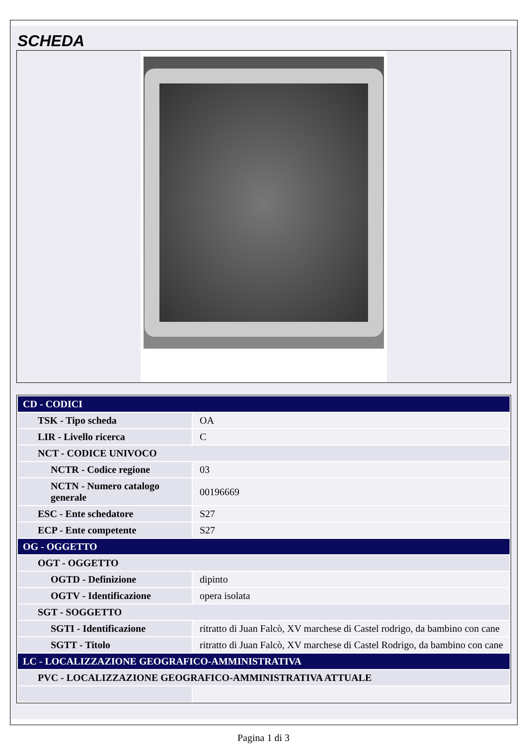SCHEDA
| CD - CODICI | |
| TSK - Tipo scheda | OA |
| LIR - Livello ricerca | C |
| NCT - CODICE UNIVOCO | |
| NCTR - Codice regione | 03 |
| NCTN - Numero catalogo generale | 00196669 |
| ESC - Ente schedatore | S27 |
| ECP - Ente competente | S27 |
| OG - OGGETTO | |
| OGT - OGGETTO | |
| OGTD - Definizione | dipinto |
| OGTV - Identificazione | opera isolata |
| SGT - SOGGETTO | |
| SGTI - Identificazione | ritratto di Juan Falcò, XV marchese di Castel rodrigo, da bambino con cane |
| SGTT - Titolo | ritratto di Juan Falcò, XV marchese di Castel Rodrigo, da bambino con cane |
| LC - LOCALIZZAZIONE GEOGRAFICO-AMMINISTRATIVA | |
| PVC - LOCALIZZAZIONE GEOGRAFICO-AMMINISTRATIVA ATTUALE | |
Pagina 1 di 3